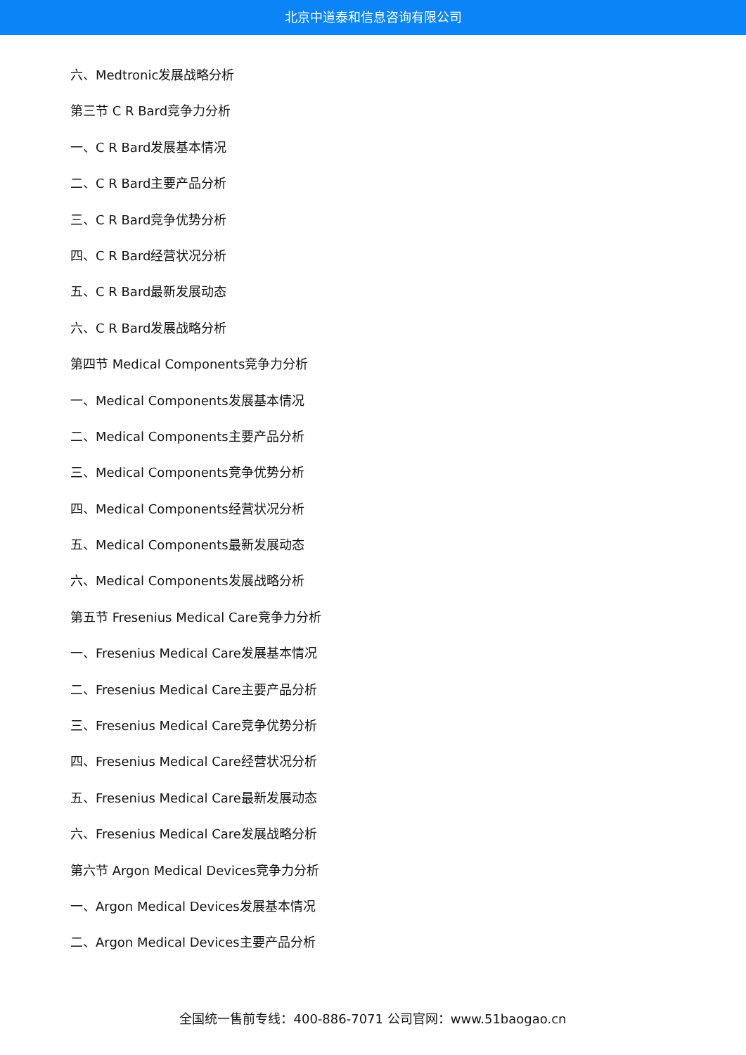北京中道泰和信息咨询有限公司
六、Medtronic发展战略分析
第三节 C R Bard竞争力分析
一、C R Bard发展基本情况
二、C R Bard主要产品分析
三、C R Bard竞争优势分析
四、C R Bard经营状况分析
五、C R Bard最新发展动态
六、C R Bard发展战略分析
第四节 Medical Components竞争力分析
一、Medical Components发展基本情况
二、Medical Components主要产品分析
三、Medical Components竞争优势分析
四、Medical Components经营状况分析
五、Medical Components最新发展动态
六、Medical Components发展战略分析
第五节 Fresenius Medical Care竞争力分析
一、Fresenius Medical Care发展基本情况
二、Fresenius Medical Care主要产品分析
三、Fresenius Medical Care竞争优势分析
四、Fresenius Medical Care经营状况分析
五、Fresenius Medical Care最新发展动态
六、Fresenius Medical Care发展战略分析
第六节 Argon Medical Devices竞争力分析
一、Argon Medical Devices发展基本情况
二、Argon Medical Devices主要产品分析
全国统一售前专线：400-886-7071 公司官网：www.51baogao.cn